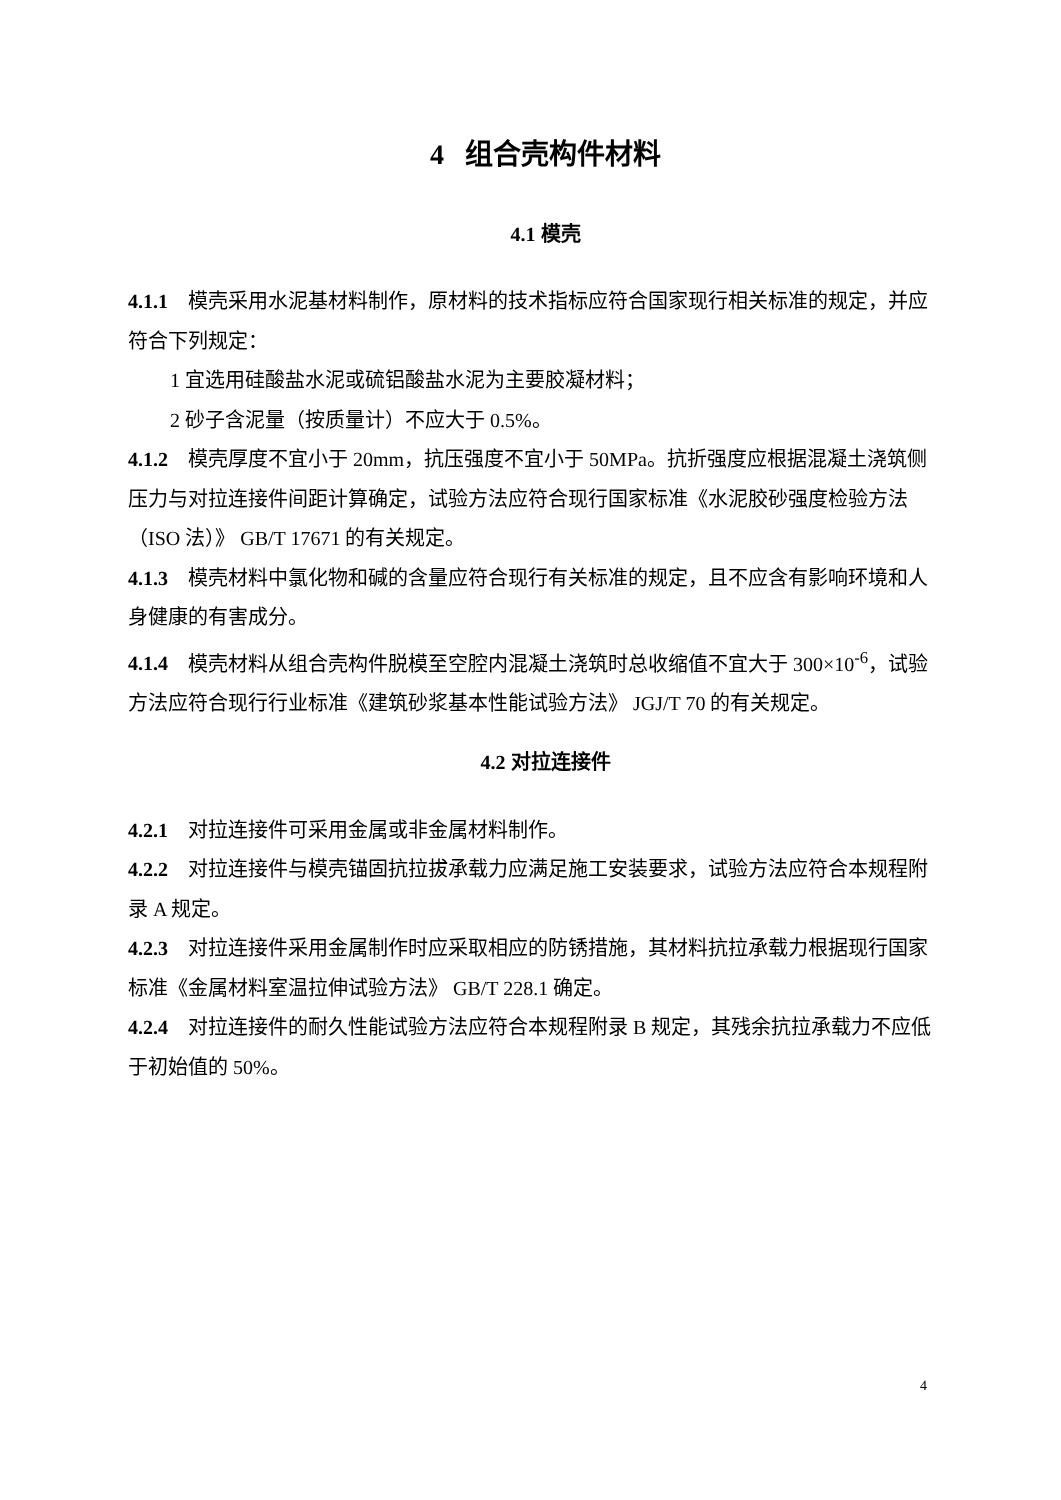4 组合壳构件材料
4.1 模壳
4.1.1 模壳采用水泥基材料制作，原材料的技术指标应符合国家现行相关标准的规定，并应符合下列规定：
1 宜选用硅酸盐水泥或硫铝酸盐水泥为主要胶凝材料；
2 砂子含泥量（按质量计）不应大于 0.5%。
4.1.2 模壳厚度不宜小于 20mm，抗压强度不宜小于 50MPa。抗折强度应根据混凝土浇筑侧压力与对拉连接件间距计算确定，试验方法应符合现行国家标准《水泥胶砂强度检验方法（ISO 法）》 GB/T 17671 的有关规定。
4.1.3 模壳材料中氯化物和碱的含量应符合现行有关标准的规定，且不应含有影响环境和人身健康的有害成分。
4.1.4 模壳材料从组合壳构件脱模至空腔内混凝土浇筑时总收缩值不宜大于 300×10<sup>-6</sup>，试验方法应符合现行行业标准《建筑砂浆基本性能试验方法》 JGJ/T 70 的有关规定。
4.2 对拉连接件
4.2.1 对拉连接件可采用金属或非金属材料制作。
4.2.2 对拉连接件与模壳锚固抗拉拔承载力应满足施工安装要求，试验方法应符合本规程附录 A 规定。
4.2.3 对拉连接件采用金属制作时应采取相应的防锈措施，其材料抗拉承载力根据现行国家标准《金属材料室温拉伸试验方法》 GB/T 228.1 确定。
4.2.4 对拉连接件的耐久性能试验方法应符合本规程附录 B 规定，其残余抗拉承载力不应低于初始值的 50%。
4